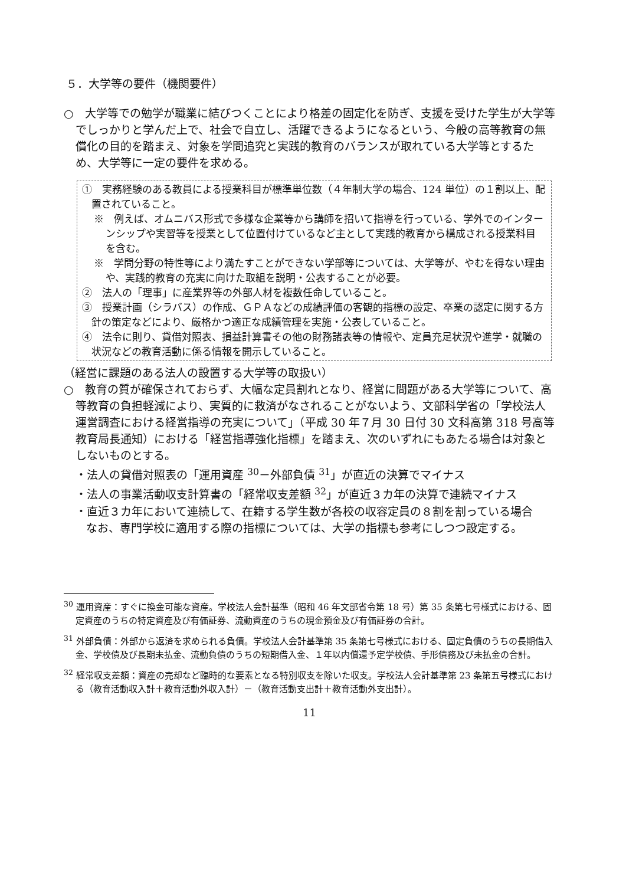５．大学等の要件（機関要件）
○　大学等での勉学が職業に結びつくことにより格差の固定化を防ぎ、支援を受けた学生が大学等でしっかりと学んだ上で、社会で自立し、活躍できるようになるという、今般の高等教育の無償化の目的を踏まえ、対象を学問追究と実践的教育のバランスが取れている大学等とするため、大学等に一定の要件を求める。
①　実務経験のある教員による授業科目が標準単位数（４年制大学の場合、124 単位）の１割以上、配置されていること。
※　例えば、オムニバス形式で多様な企業等から講師を招いて指導を行っている、学外でのインターンシップや実習等を授業として位置付けているなど主として実践的教育から構成される授業科目を含む。
※　学問分野の特性等により満たすことができない学部等については、大学等が、やむを得ない理由や、実践的教育の充実に向けた取組を説明・公表することが必要。
②　法人の「理事」に産業界等の外部人材を複数任命していること。
③　授業計画（シラバス）の作成、ＧＰＡなどの成績評価の客観的指標の設定、卒業の認定に関する方針の策定などにより、厳格かつ適正な成績管理を実施・公表していること。
④　法令に則り、貸借対照表、損益計算書その他の財務諸表等の情報や、定員充足状況や進学・就職の状況などの教育活動に係る情報を開示していること。
（経営に課題のある法人の設置する大学等の取扱い）
○　教育の質が確保されておらず、大幅な定員割れとなり、経営に問題がある大学等について、高等教育の負担軽減により、実質的に救済がなされることがないよう、文部科学省の「学校法人運営調査における経営指導の充実について」（平成 30 年７月 30 日付 30 文科高第 318 号高等教育局長通知）における「経営指導強化指標」を踏まえ、次のいずれにもあたる場合は対象としないものとする。
・法人の貸借対照表の「運用資産 <sup>30</sup>－外部負債 <sup>31</sup>」が直近の決算でマイナス
・法人の事業活動収支計算書の「経常収支差額 <sup>32</sup>」が直近３カ年の決算で連続マイナス
・直近３カ年において連続して、在籍する学生数が各校の収容定員の８割を割っている場合
　　なお、専門学校に適用する際の指標については、大学の指標も参考にしつつ設定する。
<sup>30</sup> 運用資産：すぐに換金可能な資産。学校法人会計基準（昭和 46 年文部省令第 18 号）第 35 条第七号様式における、固定資産のうちの特定資産及び有価証券、流動資産のうちの現金預金及び有価証券の合計。
<sup>31</sup> 外部負債：外部から返済を求められる負債。学校法人会計基準第 35 条第七号様式における、固定負債のうちの長期借入金、学校債及び長期未払金、流動負債のうちの短期借入金、１年以内償還予定学校債、手形債務及び未払金の合計。
<sup>32</sup> 経常収支差額：資産の売却など臨時的な要素となる特別収支を除いた収支。学校法人会計基準第 23 条第五号様式における（教育活動収入計＋教育活動外収入計）－（教育活動支出計＋教育活動外支出計）。
11